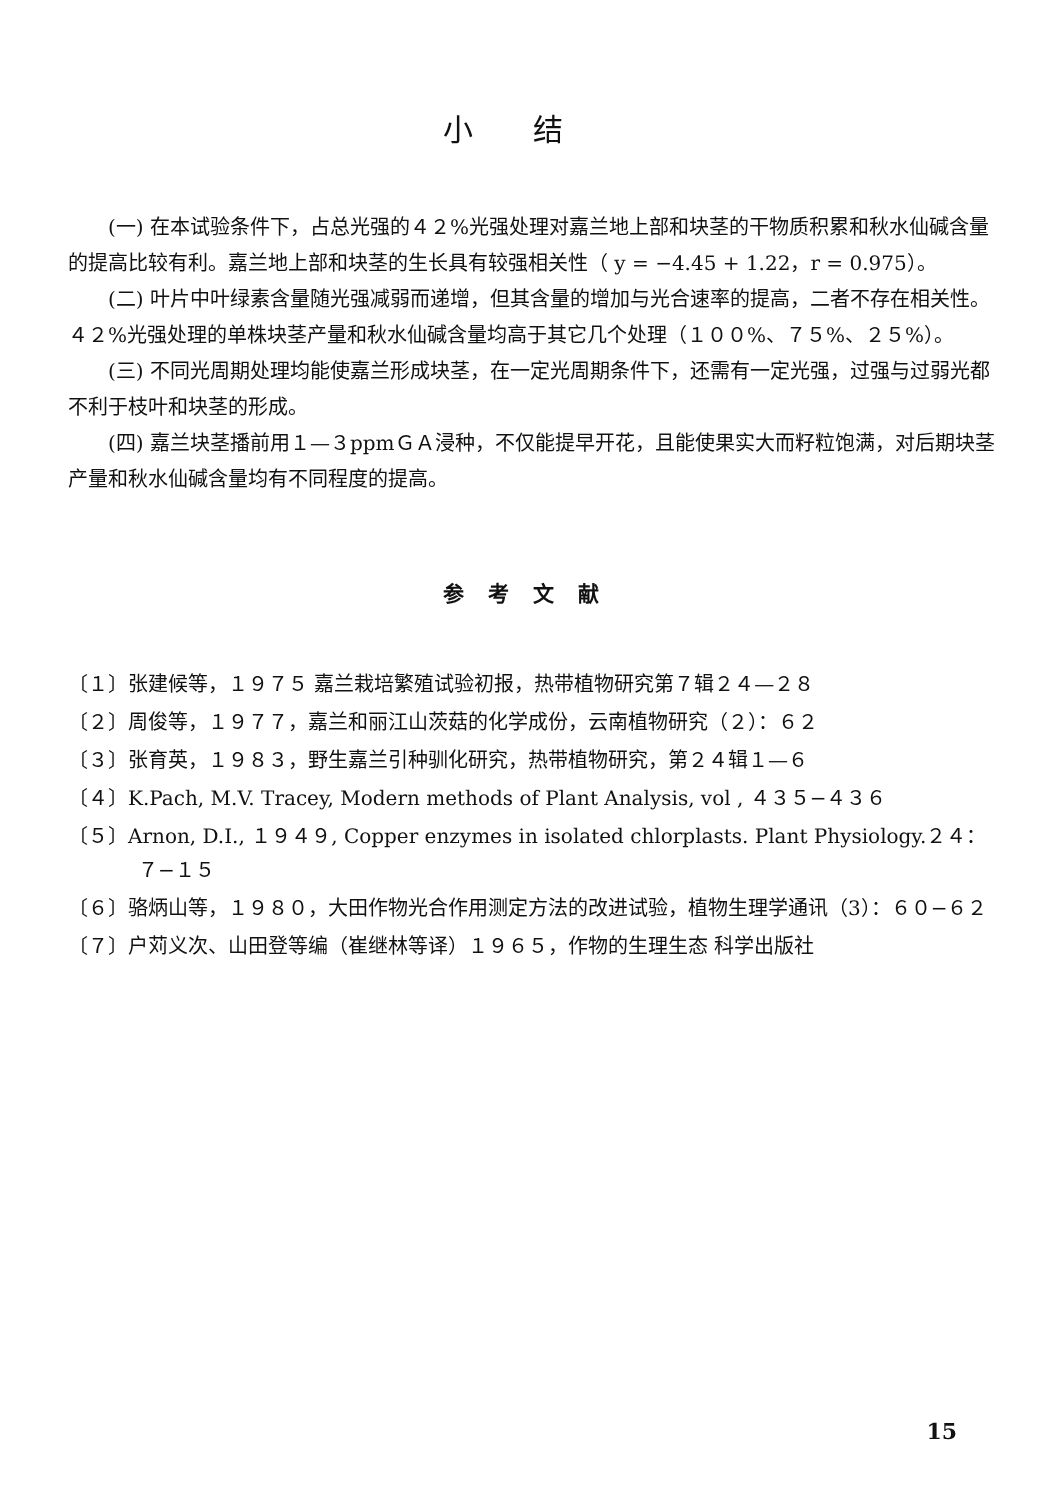小结
(一) 在本试验条件下，占总光强的４２%光强处理对嘉兰地上部和块茎的干物质积累和秋水仙碱含量的提高比较有利。嘉兰地上部和块茎的生长具有较强相关性（ y = −4.45 + 1.22，r = 0.975）。
(二) 叶片中叶绿素含量随光强减弱而递增，但其含量的增加与光合速率的提高，二者不存在相关性。４２%光强处理的单株块茎产量和秋水仙碱含量均高于其它几个处理（１００%、７５%、２５%）。
(三) 不同光周期处理均能使嘉兰形成块茎，在一定光周期条件下，还需有一定光强，过强与过弱光都不利于枝叶和块茎的形成。
(四) 嘉兰块茎播前用１—３ppmＧＡ浸种，不仅能提早开花，且能使果实大而籽粒饱满，对后期块茎产量和秋水仙碱含量均有不同程度的提高。
参考文献
〔１〕张建候等，１９７５ 嘉兰栽培繁殖试验初报，热带植物研究第７辑２４—２８
〔２〕周俊等，１９７７，嘉兰和丽江山茨菇的化学成份，云南植物研究（２）：６２
〔３〕张育英，１９８３，野生嘉兰引种驯化研究，热带植物研究，第２４辑１—６
〔４〕K.Pach, M.V. Tracey, Modern methods of Plant Analysis, vol , ４３５−４３６
〔５〕Arnon, D.I., １９４９, Copper enzymes in isolated chlorplasts. Plant Physiology.２４：７−１５
〔６〕骆炳山等，１９８０，大田作物光合作用测定方法的改进试验，植物生理学通讯（3）：６０−６２
〔７〕户苅义次、山田登等编（崔继林等译）１９６５，作物的生理生态 科学出版社
15